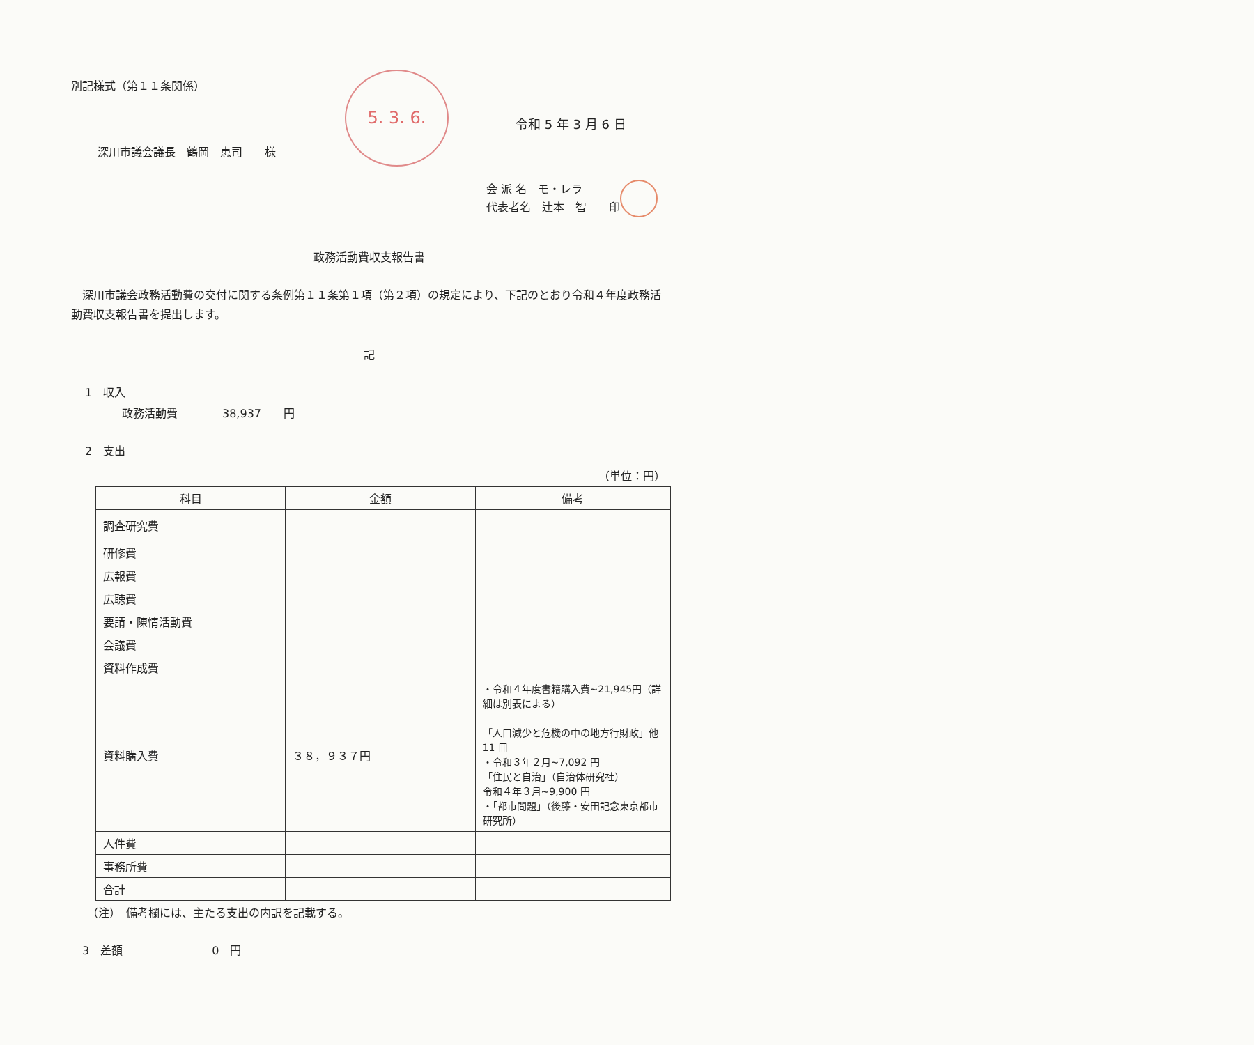5. 3. 6.
別記様式（第１１条関係）
令和 5 年 3 月 6 日
深川市議会議長　鶴岡　恵司　　様
会 派 名　モ・レラ
代表者名　辻本　智　　印
政務活動費収支報告書
　深川市議会政務活動費の交付に関する条例第１１条第１項（第２項）の規定により、下記のとおり令和４年度政務活動費収支報告書を提出します。
記
1　収入
政務活動費　　　　38,937　　円
2　支出
（単位：円）
| 科目 | 金額 | 備考 |
| --- | --- | --- |
| 調査研究費 | | |
| 研修費 | | |
| 広報費 | | |
| 広聴費 | | |
| 要請・陳情活動費 | | |
| 会議費 | | |
| 資料作成費 | | |
| 資料購入費 | ３８，９３７円 | ・令和４年度書籍購入費~21,945円（詳細は別表による） 「人口減少と危機の中の地方行財政」他 11 冊 ・令和３年２月~7,092 円 「住民と自治」（自治体研究社） 令和４年３月~9,900 円 ・「都市問題」（後藤・安田記念東京都市研究所） |
| 人件費 | | |
| 事務所費 | | |
| 合計 | | |
（注）　備考欄には、主たる支出の内訳を記載する。
3　差額　　　　　　　　0　円